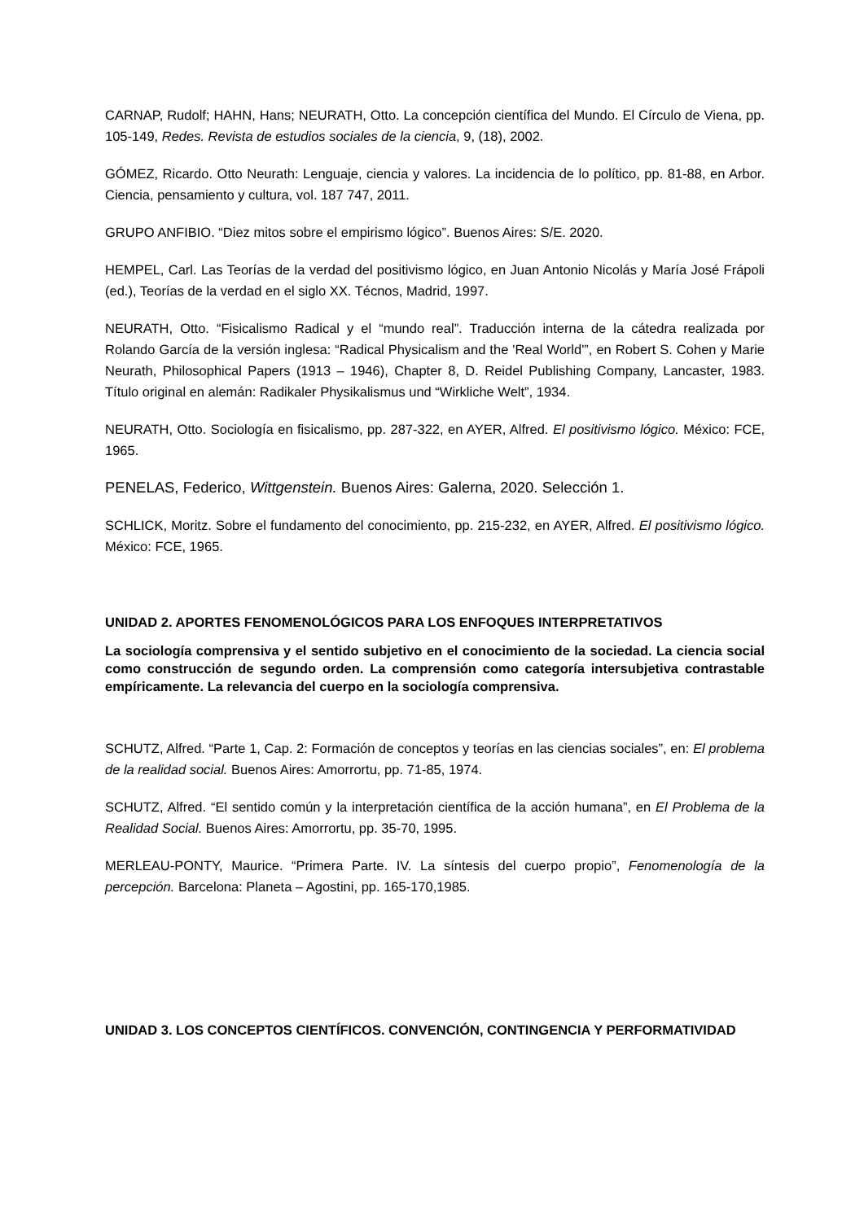CARNAP, Rudolf; HAHN, Hans; NEURATH, Otto. La concepción científica del Mundo. El Círculo de Viena, pp. 105-149, Redes. Revista de estudios sociales de la ciencia, 9, (18), 2002.
GÓMEZ, Ricardo. Otto Neurath: Lenguaje, ciencia y valores. La incidencia de lo político, pp. 81-88, en Arbor. Ciencia, pensamiento y cultura, vol. 187 747, 2011.
GRUPO ANFIBIO. “Diez mitos sobre el empirismo lógico”. Buenos Aires: S/E. 2020.
HEMPEL, Carl. Las Teorías de la verdad del positivismo lógico, en Juan Antonio Nicolás y María José Frápoli (ed.), Teorías de la verdad en el siglo XX. Técnos, Madrid, 1997.
NEURATH, Otto. “Fisicalismo Radical y el “mundo real”. Traducción interna de la cátedra realizada por Rolando García de la versión inglesa: “Radical Physicalism and the 'Real World'”, en Robert S. Cohen y Marie Neurath, Philosophical Papers (1913 – 1946), Chapter 8, D. Reidel Publishing Company, Lancaster, 1983. Título original en alemán: Radikaler Physikalismus und “Wirkliche Welt”, 1934.
NEURATH, Otto. Sociología en fisicalismo, pp. 287-322, en AYER, Alfred. El positivismo lógico. México: FCE, 1965.
PENELAS, Federico, Wittgenstein. Buenos Aires: Galerna, 2020. Selección 1.
SCHLICK, Moritz. Sobre el fundamento del conocimiento, pp. 215-232, en AYER, Alfred. El positivismo lógico. México: FCE, 1965.
UNIDAD 2. APORTES FENOMENOLÓGICOS PARA LOS ENFOQUES INTERPRETATIVOS
La sociología comprensiva y el sentido subjetivo en el conocimiento de la sociedad. La ciencia social como construcción de segundo orden. La comprensión como categoría intersubjetiva contrastable empíricamente. La relevancia del cuerpo en la sociología comprensiva.
SCHUTZ, Alfred. “Parte 1, Cap. 2: Formación de conceptos y teorías en las ciencias sociales”, en: El problema de la realidad social. Buenos Aires: Amorrortu, pp. 71-85, 1974.
SCHUTZ, Alfred. “El sentido común y la interpretación científica de la acción humana”, en El Problema de la Realidad Social. Buenos Aires: Amorrortu, pp. 35-70, 1995.
MERLEAU-PONTY, Maurice. “Primera Parte. IV. La síntesis del cuerpo propio”, Fenomenología de la percepción. Barcelona: Planeta – Agostini, pp. 165-170,1985.
UNIDAD 3. LOS CONCEPTOS CIENTÍFICOS. CONVENCIÓN, CONTINGENCIA Y PERFORMATIVIDAD